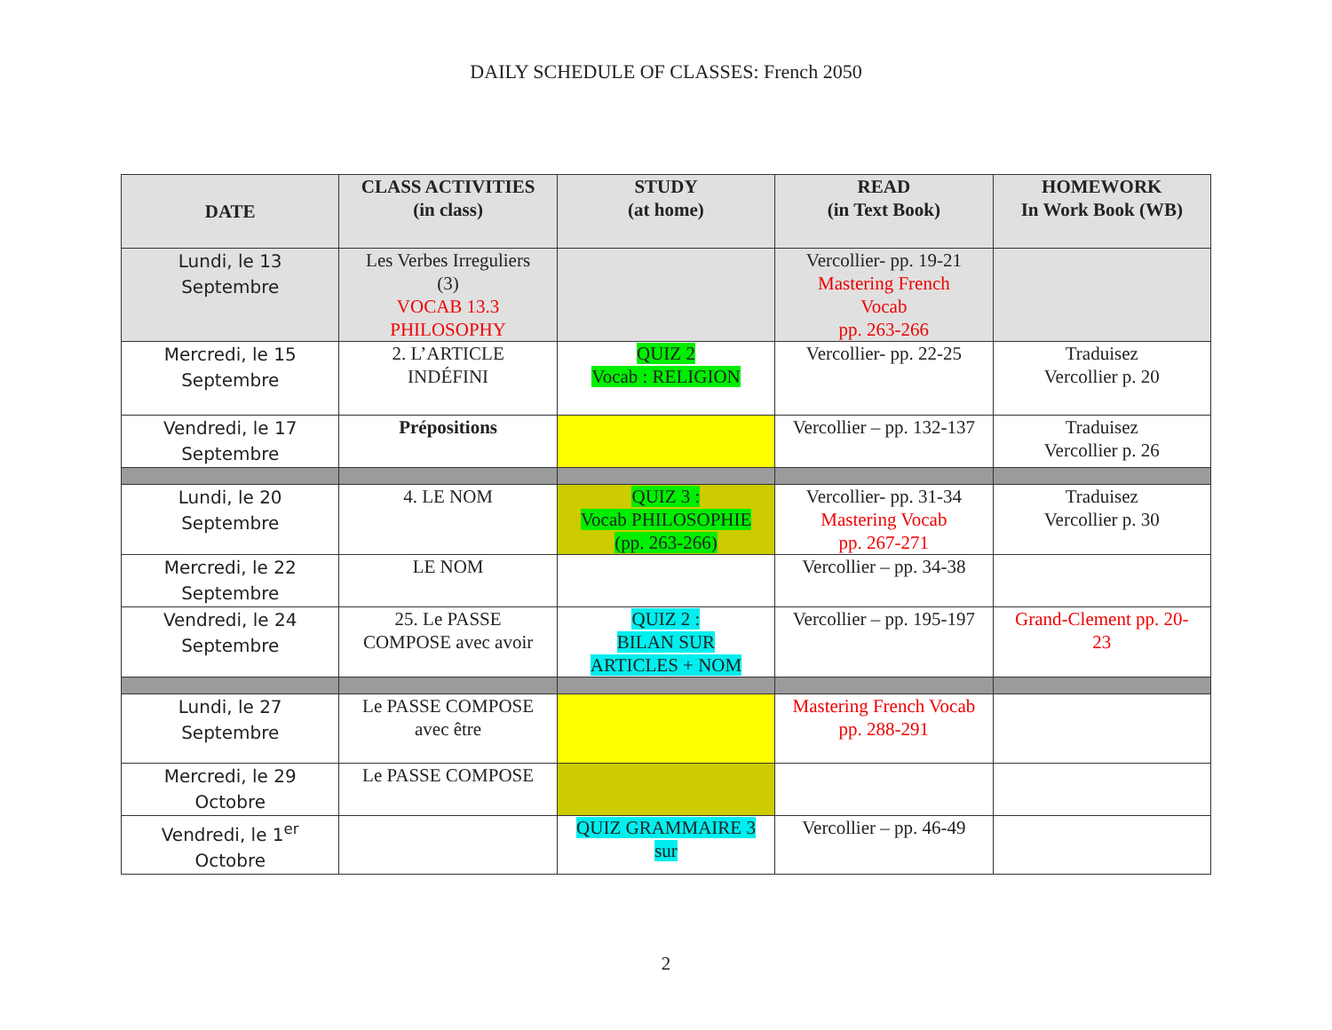DAILY SCHEDULE OF CLASSES: French 2050
| DATE | CLASS ACTIVITIES (in class) | STUDY (at home) | READ (in Text Book) | HOMEWORK In Work Book (WB) |
| --- | --- | --- | --- | --- |
| Lundi, le 13 Septembre | Les Verbes Irreguliers (3) VOCAB 13.3 PHILOSOPHY | | Vercollier- pp. 19-21 Mastering French Vocab pp. 263-266 | |
| Mercredi, le 15 Septembre | 2. L’ARTICLE INDÉFINI | QUIZ 2 Vocab : RELIGION | Vercollier- pp. 22-25 | Traduisez Vercollier p. 20 |
| Vendredi, le 17 Septembre | Prépositions | | Vercollier – pp. 132-137 | Traduisez Vercollier p. 26 |
| Lundi, le 20 Septembre | 4. LE NOM | QUIZ 3 : Vocab PHILOSOPHIE (pp. 263-266) | Vercollier- pp. 31-34 Mastering Vocab pp. 267-271 | Traduisez Vercollier p. 30 |
| Mercredi, le 22 Septembre | LE NOM | | Vercollier – pp. 34-38 | |
| Vendredi, le 24 Septembre | 25. Le PASSE COMPOSE avec avoir | QUIZ 2 : BILAN SUR ARTICLES + NOM | Vercollier – pp. 195-197 | Grand-Clement pp. 20- 23 |
| Lundi, le 27 Septembre | Le PASSE COMPOSE avec être | | Mastering French Vocab pp. 288-291 | |
| Mercredi, le 29 Octobre | Le PASSE COMPOSE | | | |
| Vendredi, le 1<sup>er</sup> Octobre | | QUIZ GRAMMAIRE 3 sur | Vercollier – pp. 46-49 | |
2